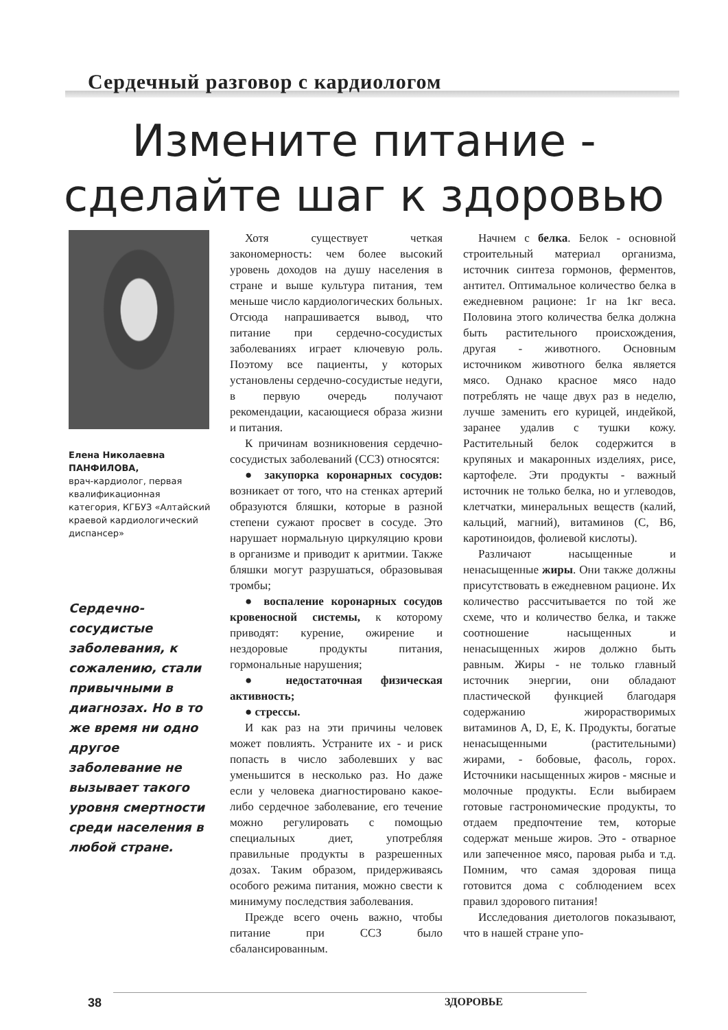Сердечный разговор с кардиологом
Измените питание -
сделайте шаг к здоровью
Елена Николаевна
ПАНФИЛОВА,
врач-кардиолог, первая квалификационная категория, КГБУЗ «Алтайский краевой кардиологический диспансер»
Сердечно-сосудистые заболевания, к сожалению, стали привычными в диагнозах. Но в то же время ни одно другое заболевание не вызывает такого уровня смертности среди населения в любой стране.
Хотя существует четкая закономерность: чем более высокий уровень доходов на душу населения в стране и выше культура питания, тем меньше число кардиологических больных. Отсюда напрашивается вывод, что питание при сердечно-сосудистых заболеваниях играет ключевую роль. Поэтому все пациенты, у которых установлены сердечно-сосудистые недуги, в первую очередь получают рекомендации, касающиеся образа жизни и питания.
К причинам возникновения сердечно-сосудистых заболеваний (ССЗ) относятся:
● закупорка коронарных сосудов: возникает от того, что на стенках артерий образуются бляшки, которые в разной степени сужают просвет в сосуде. Это нарушает нормальную циркуляцию крови в организме и приводит к аритмии. Также бляшки могут разрушаться, образовывая тромбы;
● воспаление коронарных сосудов кровеносной системы, к которому приводят: курение, ожирение и нездоровые продукты питания, гормональные нарушения;
● недостаточная физическая активность;
● стрессы.
И как раз на эти причины человек может повлиять. Устраните их - и риск попасть в число заболевших у вас уменьшится в несколько раз. Но даже если у человека диагностировано какое-либо сердечное заболевание, его течение можно регулировать с помощью специальных диет, употребляя правильные продукты в разрешенных дозах. Таким образом, придерживаясь особого режима питания, можно свести к минимуму последствия заболевания.
Прежде всего очень важно, чтобы питание при ССЗ было сбалансированным.
Начнем с белка. Белок - основной строительный материал организма, источник синтеза гормонов, ферментов, антител. Оптимальное количество белка в ежедневном рационе: 1г на 1кг веса. Половина этого количества белка должна быть растительного происхождения, другая - животного. Основным источником животного белка является мясо. Однако красное мясо надо потреблять не чаще двух раз в неделю, лучше заменить его курицей, индейкой, заранее удалив с тушки кожу. Растительный белок содержится в крупяных и макаронных изделиях, рисе, картофеле. Эти продукты - важный источник не только белка, но и углеводов, клетчатки, минеральных веществ (калий, кальций, магний), витаминов (С, В6, каротиноидов, фолиевой кислоты).
Различают насыщенные и ненасыщенные жиры. Они также должны присутствовать в ежедневном рационе. Их количество рассчитывается по той же схеме, что и количество белка, и также соотношение насыщенных и ненасыщенных жиров должно быть равным. Жиры - не только главный источник энергии, они обладают пластической функцией благодаря содержанию жирорастворимых витаминов А, D, Е, К. Продукты, богатые ненасыщенными (растительными) жирами, - бобовые, фасоль, горох. Источники насыщенных жиров - мясные и молочные продукты. Если выбираем готовые гастрономические продукты, то отдаем предпочтение тем, которые содержат меньше жиров. Это - отварное или запеченное мясо, паровая рыба и т.д. Помним, что самая здоровая пища готовится дома с соблюдением всех правил здорового питания!
Исследования диетологов показывают, что в нашей стране упо-
38 ЗДОРОВЬЕ